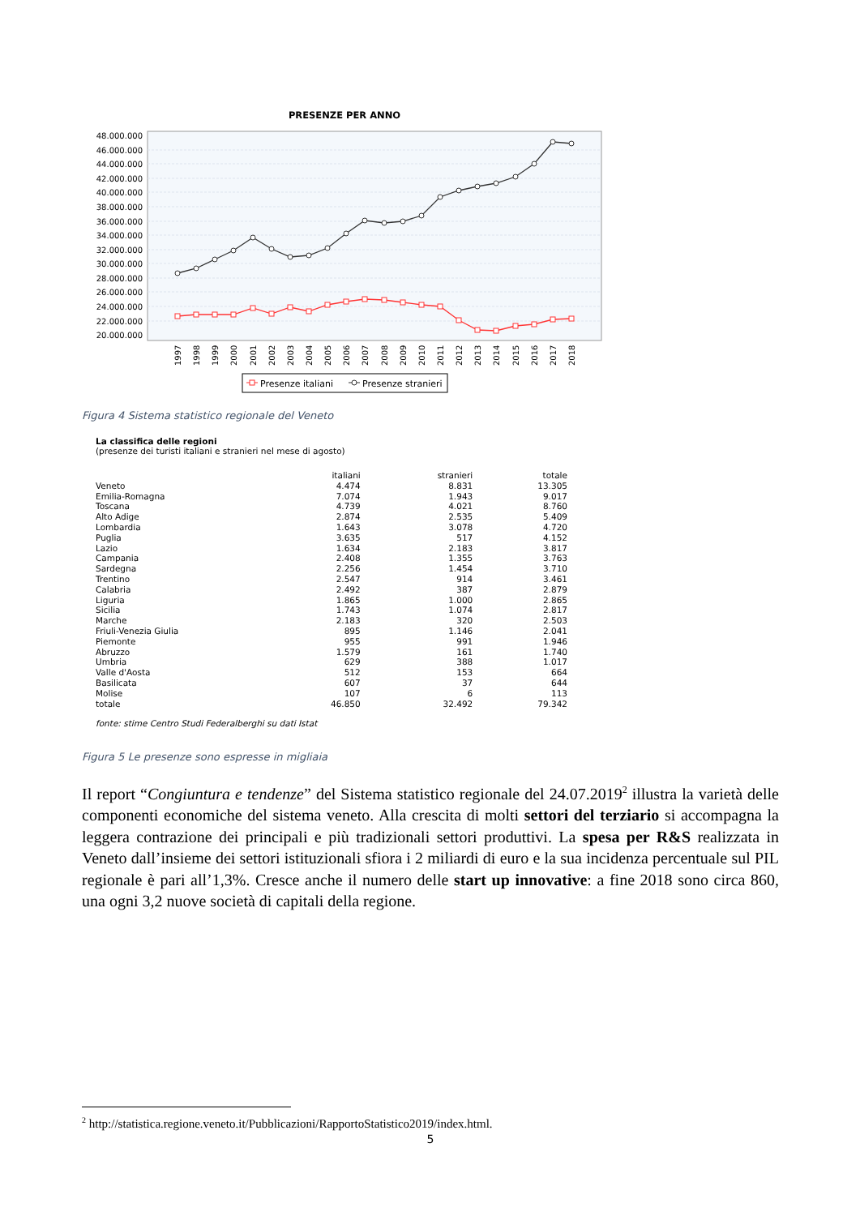PRESENZE PER ANNO
48.000.000
46.000.000
44.000.000
42.000.000
40.000.000
38.000.000
36.000.000
34.000.000
32.000.000
30.000.000
28.000.000
26.000.000
24.000.000
22.000.000
20.000.000
1997
1998
1999
2000
2001
2002
2003
2004
2005
2006
2007
2008
2009
2010
2011
2012
2013
2014
2015
2016
2017
2018
Presenze italiani
Presenze stranieri
Figura 4 Sistema statistico regionale del Veneto
La classifica delle regioni
(presenze dei turisti italiani e stranieri nel mese di agosto)
| | italiani | stranieri | totale |
| --- | --- | --- | --- |
| Veneto | 4.474 | 8.831 | 13.305 |
| Emilia-Romagna | 7.074 | 1.943 | 9.017 |
| Toscana | 4.739 | 4.021 | 8.760 |
| Alto Adige | 2.874 | 2.535 | 5.409 |
| Lombardia | 1.643 | 3.078 | 4.720 |
| Puglia | 3.635 | 517 | 4.152 |
| Lazio | 1.634 | 2.183 | 3.817 |
| Campania | 2.408 | 1.355 | 3.763 |
| Sardegna | 2.256 | 1.454 | 3.710 |
| Trentino | 2.547 | 914 | 3.461 |
| Calabria | 2.492 | 387 | 2.879 |
| Liguria | 1.865 | 1.000 | 2.865 |
| Sicilia | 1.743 | 1.074 | 2.817 |
| Marche | 2.183 | 320 | 2.503 |
| Friuli-Venezia Giulia | 895 | 1.146 | 2.041 |
| Piemonte | 955 | 991 | 1.946 |
| Abruzzo | 1.579 | 161 | 1.740 |
| Umbria | 629 | 388 | 1.017 |
| Valle d'Aosta | 512 | 153 | 664 |
| Basilicata | 607 | 37 | 644 |
| Molise | 107 | 6 | 113 |
| totale | 46.850 | 32.492 | 79.342 |
fonte: stime Centro Studi Federalberghi su dati Istat
Figura 5 Le presenze sono espresse in migliaia
Il report “Congiuntura e tendenze” del Sistema statistico regionale del 24.07.2019<sup>2</sup> illustra la varietà delle componenti economiche del sistema veneto. Alla crescita di molti settori del terziario si accompagna la leggera contrazione dei principali e più tradizionali settori produttivi. La spesa per R&S realizzata in Veneto dall’insieme dei settori istituzionali sfiora i 2 miliardi di euro e la sua incidenza percentuale sul PIL regionale è pari all’1,3%. Cresce anche il numero delle start up innovative: a fine 2018 sono circa 860, una ogni 3,2 nuove società di capitali della regione.
<sup>2</sup> http://statistica.regione.veneto.it/Pubblicazioni/RapportoStatistico2019/index.html.
5